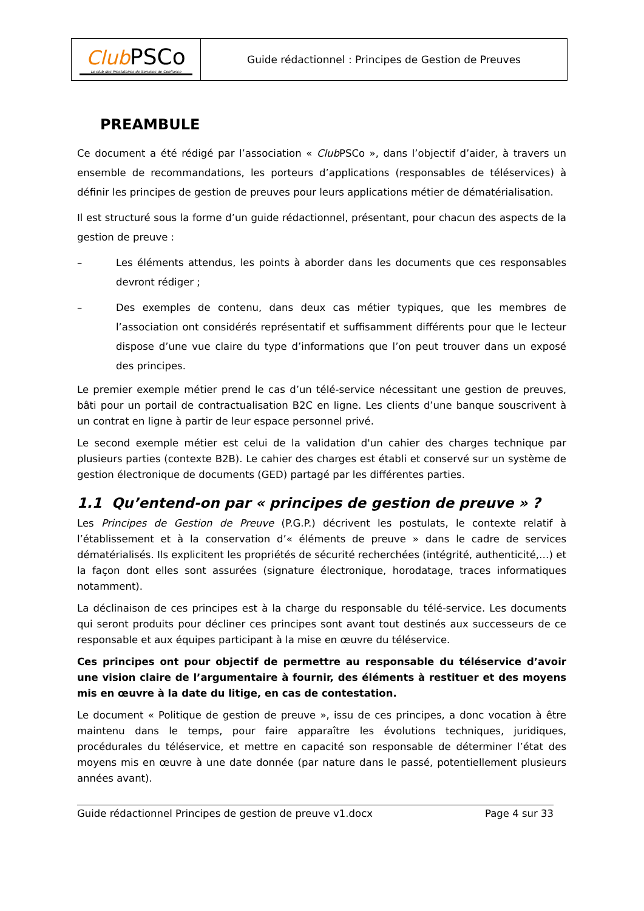| Club PSCo Le club des Prestataires de Services de Confiance | Guide rédactionnel : Principes de Gestion de Preuves |
PREAMBULE
Ce document a été rédigé par l’association « Club PSCo », dans l’objectif d’aider, à travers un ensemble de recommandations, les porteurs d’applications (responsables de téléservices) à définir les principes de gestion de preuves pour leurs applications métier de dématérialisation.
Il est structuré sous la forme d’un guide rédactionnel, présentant, pour chacun des aspects de la gestion de preuve :
– Les éléments attendus, les points à aborder dans les documents que ces responsables devront rédiger ;
– Des exemples de contenu, dans deux cas métier typiques, que les membres de l’association ont considérés représentatif et suffisamment différents pour que le lecteur dispose d’une vue claire du type d’informations que l’on peut trouver dans un exposé des principes.
Le premier exemple métier prend le cas d’un télé-service nécessitant une gestion de preuves, bâti pour un portail de contractualisation B2C en ligne. Les clients d’une banque souscrivent à un contrat en ligne à partir de leur espace personnel privé.
Le second exemple métier est celui de la validation d'un cahier des charges technique par plusieurs parties (contexte B2B). Le cahier des charges est établi et conservé sur un système de gestion électronique de documents (GED) partagé par les différentes parties.
1.1 Qu’entend-on par « principes de gestion de preuve » ?
Les Principes de Gestion de Preuve (P.G.P.) décrivent les postulats, le contexte relatif à l’établissement et à la conservation d’« éléments de preuve » dans le cadre de services dématérialisés. Ils explicitent les propriétés de sécurité recherchées (intégrité, authenticité,…) et la façon dont elles sont assurées (signature électronique, horodatage, traces informatiques notamment).
La déclinaison de ces principes est à la charge du responsable du télé-service. Les documents qui seront produits pour décliner ces principes sont avant tout destinés aux successeurs de ce responsable et aux équipes participant à la mise en œuvre du téléservice.
Ces principes ont pour objectif de permettre au responsable du téléservice d’avoir une vision claire de l’argumentaire à fournir, des éléments à restituer et des moyens mis en œuvre à la date du litige, en cas de contestation.
Le document « Politique de gestion de preuve », issu de ces principes, a donc vocation à être maintenu dans le temps, pour faire apparaître les évolutions techniques, juridiques, procédurales du téléservice, et mettre en capacité son responsable de déterminer l’état des moyens mis en œuvre à une date donnée (par nature dans le passé, potentiellement plusieurs années avant).
Guide rédactionnel Principes de gestion de preuve v1.docx Page 4 sur 33